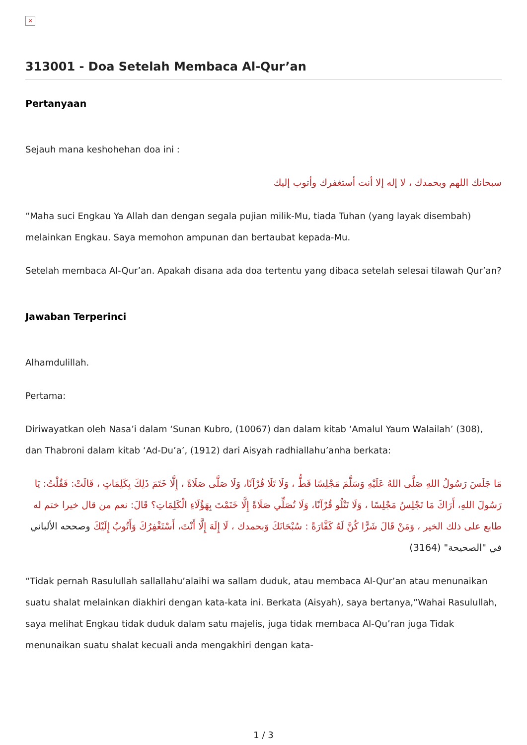×
313001 - Doa Setelah Membaca Al-Qur’an
Pertanyaan
Sejauh mana keshohehan doa ini :
سبحانك اللهم وبحمدك ، لا إله إلا أنت أستغفرك وأتوب إليك
“Maha suci Engkau Ya Allah dan dengan segala pujian milik-Mu, tiada Tuhan (yang layak disembah) melainkan Engkau. Saya memohon ampunan dan bertaubat kepada-Mu.
Setelah membaca Al-Qur’an. Apakah disana ada doa tertentu yang dibaca setelah selesai tilawah Qur’an?
Jawaban Terperinci
Alhamdulillah.
Pertama:
Diriwayatkan oleh Nasa’i dalam ‘Sunan Kubro, (10067) dan dalam kitab ‘Amalul Yaum Walailah’ (308), dan Thabroni dalam kitab ‘Ad-Du’a’, (1912) dari Aisyah radhiallahu’anha berkata:
مَا جَلَسَ رَسُولُ اللهِ صَلَّى اللهُ عَلَيْهِ وَسَلَّمَ مَجْلِسًا قَطُّ ، وَلَا تَلَا قُرْآنًا، وَلَا صَلَّى صَلَاةً ، إِلَّا خَتَمَ ذَلِكَ بِكَلِمَاتٍ ، قَالَتْ: فَقُلْتُ: يَا رَسُولَ اللهِ، أَرَاكَ مَا تَجْلِسُ مَجْلِسًا ، وَلَا تَتْلُو قُرْآنًا، وَلَا تُصَلِّي صَلَاةً إِلَّا خَتَمْتَ بِهَؤُلَاءِ الْكَلِمَاتِ؟ قَالَ: نعم من قال خيرا ختم له طابع على ذلك الخير ، وَمَنْ قَالَ شَرًّا كُنَّ لَهُ كَفَّارَةً : سُبْحَانَكَ وَبحمدك ، لَا إِلَهَ إِلَّا أَنْتَ، أَسْتَغْفِرُكَ وَأَتُوبُ إِلَيْكَ وصححه الألباني في "الصحيحة" (3164)
“Tidak pernah Rasulullah sallallahu’alaihi wa sallam duduk, atau membaca Al-Qur’an atau menunaikan suatu shalat melainkan diakhiri dengan kata-kata ini. Berkata (Aisyah), saya bertanya,”Wahai Rasulullah, saya melihat Engkau tidak duduk dalam satu majelis, juga tidak membaca Al-Qu’ran juga Tidak menunaikan suatu shalat kecuali anda mengakhiri dengan kata-
1 / 3